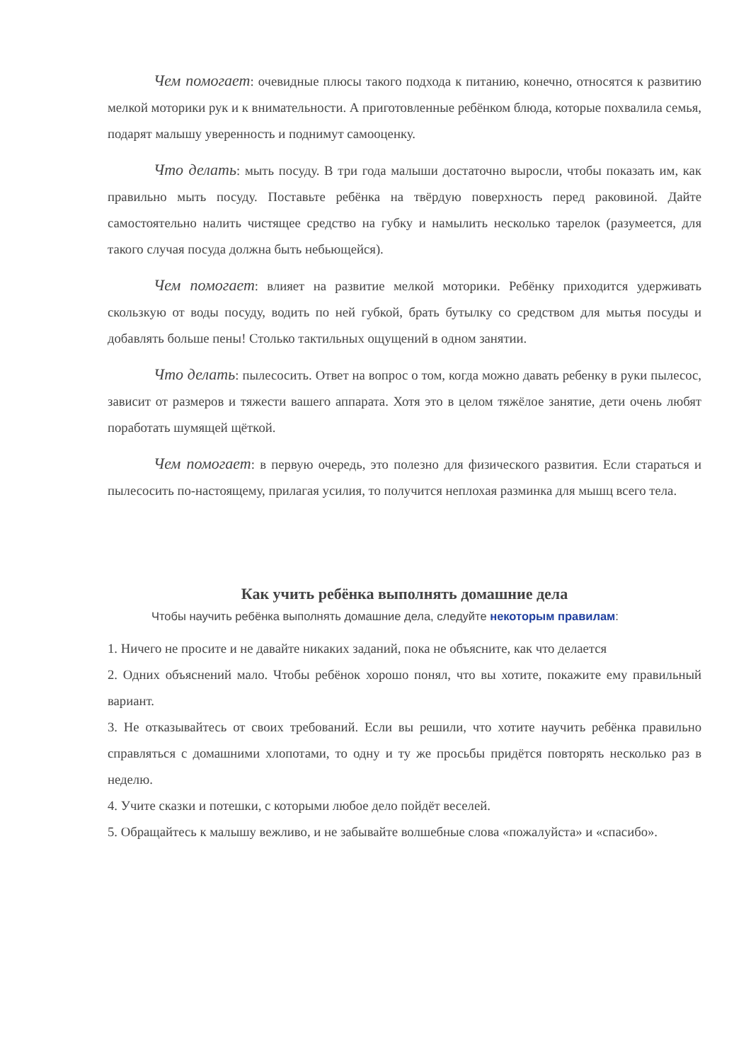Чем помогает: очевидные плюсы такого подхода к питанию, конечно, относятся к развитию мелкой моторики рук и к внимательности. А приготовленные ребёнком блюда, которые похвалила семья, подарят малышу уверенность и поднимут самооценку.
Что делать: мыть посуду. В три года малыши достаточно выросли, чтобы показать им, как правильно мыть посуду. Поставьте ребёнка на твёрдую поверхность перед раковиной. Дайте самостоятельно налить чистящее средство на губку и намылить несколько тарелок (разумеется, для такого случая посуда должна быть небьющейся).
Чем помогает: влияет на развитие мелкой моторики. Ребёнку приходится удерживать скользкую от воды посуду, водить по ней губкой, брать бутылку со средством для мытья посуды и добавлять больше пены! Столько тактильных ощущений в одном занятии.
Что делать: пылесосить. Ответ на вопрос о том, когда можно давать ребенку в руки пылесос, зависит от размеров и тяжести вашего аппарата. Хотя это в целом тяжёлое занятие, дети очень любят поработать шумящей щёткой.
Чем помогает: в первую очередь, это полезно для физического развития. Если стараться и пылесосить по-настоящему, прилагая усилия, то получится неплохая разминка для мышц всего тела.
Как учить ребёнка выполнять домашние дела
Чтобы научить ребёнка выполнять домашние дела, следуйте некоторым правилам:
1. Ничего не просите и не давайте никаких заданий, пока не объясните, как что делается
2. Одних объяснений мало. Чтобы ребёнок хорошо понял, что вы хотите, покажите ему правильный вариант.
3. Не отказывайтесь от своих требований. Если вы решили, что хотите научить ребёнка правильно справляться с домашними хлопотами, то одну и ту же просьбы придётся повторять несколько раз в неделю.
4. Учите сказки и потешки, с которыми любое дело пойдёт веселей.
5. Обращайтесь к малышу вежливо, и не забывайте волшебные слова «пожалуйста» и «спасибо».